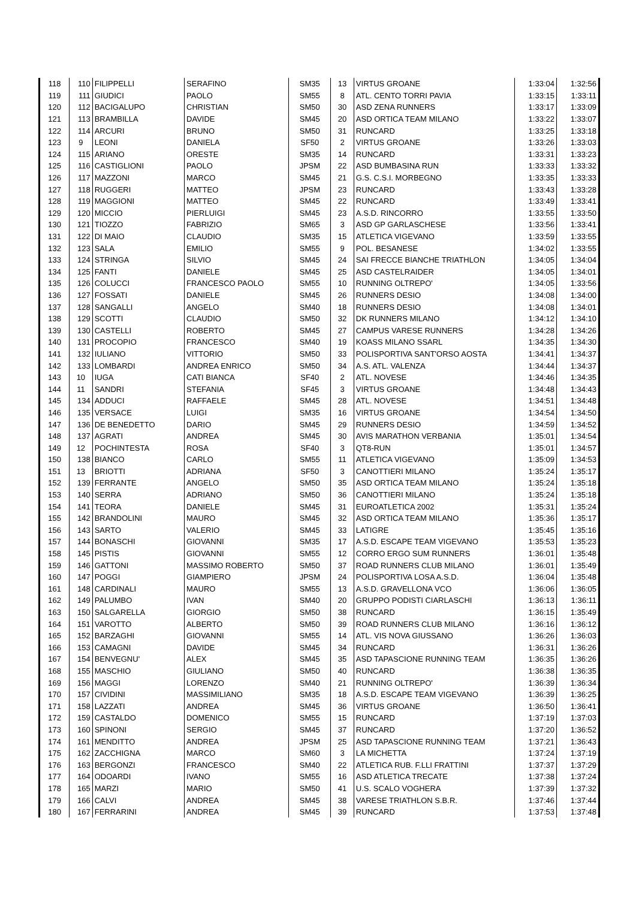| 118 | 110 | FILIPPELLI | SERAFINO | SM35 | 13 | VIRTUS GROANE | 1:33:04 | 1:32:56 |
| 119 | 111 | GIUDICI | PAOLO | SM55 | 8 | ATL. CENTO TORRI PAVIA | 1:33:15 | 1:33:11 |
| 120 | 112 | BACIGALUPO | CHRISTIAN | SM50 | 30 | ASD ZENA RUNNERS | 1:33:17 | 1:33:09 |
| 121 | 113 | BRAMBILLA | DAVIDE | SM45 | 20 | ASD ORTICA TEAM MILANO | 1:33:22 | 1:33:07 |
| 122 | 114 | ARCURI | BRUNO | SM50 | 31 | RUNCARD | 1:33:25 | 1:33:18 |
| 123 | 9 | LEONI | DANIELA | SF50 | 2 | VIRTUS GROANE | 1:33:26 | 1:33:03 |
| 124 | 115 | ARIANO | ORESTE | SM35 | 14 | RUNCARD | 1:33:31 | 1:33:23 |
| 125 | 116 | CASTIGLIONI | PAOLO | JPSM | 22 | ASD BUMBASINA RUN | 1:33:33 | 1:33:32 |
| 126 | 117 | MAZZONI | MARCO | SM45 | 21 | G.S. C.S.I. MORBEGNO | 1:33:35 | 1:33:33 |
| 127 | 118 | RUGGERI | MATTEO | JPSM | 23 | RUNCARD | 1:33:43 | 1:33:28 |
| 128 | 119 | MAGGIONI | MATTEO | SM45 | 22 | RUNCARD | 1:33:49 | 1:33:41 |
| 129 | 120 | MICCIO | PIERLUIGI | SM45 | 23 | A.S.D. RINCORRO | 1:33:55 | 1:33:50 |
| 130 | 121 | TIOZZO | FABRIZIO | SM65 | 3 | ASD GP GARLASCHESE | 1:33:56 | 1:33:41 |
| 131 | 122 | DI MAIO | CLAUDIO | SM35 | 15 | ATLETICA VIGEVANO | 1:33:59 | 1:33:55 |
| 132 | 123 | SALA | EMILIO | SM55 | 9 | POL. BESANESE | 1:34:02 | 1:33:55 |
| 133 | 124 | STRINGA | SILVIO | SM45 | 24 | SAI FRECCE BIANCHE TRIATHLON | 1:34:05 | 1:34:04 |
| 134 | 125 | FANTI | DANIELE | SM45 | 25 | ASD CASTELRAIDER | 1:34:05 | 1:34:01 |
| 135 | 126 | COLUCCI | FRANCESCO PAOLO | SM55 | 10 | RUNNING OLTREPO' | 1:34:05 | 1:33:56 |
| 136 | 127 | FOSSATI | DANIELE | SM45 | 26 | RUNNERS DESIO | 1:34:08 | 1:34:00 |
| 137 | 128 | SANGALLI | ANGELO | SM40 | 18 | RUNNERS DESIO | 1:34:08 | 1:34:01 |
| 138 | 129 | SCOTTI | CLAUDIO | SM50 | 32 | DK RUNNERS MILANO | 1:34:12 | 1:34:10 |
| 139 | 130 | CASTELLI | ROBERTO | SM45 | 27 | CAMPUS VARESE RUNNERS | 1:34:28 | 1:34:26 |
| 140 | 131 | PROCOPIO | FRANCESCO | SM40 | 19 | KOASS MILANO SSARL | 1:34:35 | 1:34:30 |
| 141 | 132 | IULIANO | VITTORIO | SM50 | 33 | POLISPORTIVA SANT'ORSO AOSTA | 1:34:41 | 1:34:37 |
| 142 | 133 | LOMBARDI | ANDREA ENRICO | SM50 | 34 | A.S. ATL. VALENZA | 1:34:44 | 1:34:37 |
| 143 | 10 | IUGA | CATI BIANCA | SF40 | 2 | ATL. NOVESE | 1:34:46 | 1:34:35 |
| 144 | 11 | SANDRI | STEFANIA | SF45 | 3 | VIRTUS GROANE | 1:34:48 | 1:34:43 |
| 145 | 134 | ADDUCI | RAFFAELE | SM45 | 28 | ATL. NOVESE | 1:34:51 | 1:34:48 |
| 146 | 135 | VERSACE | LUIGI | SM35 | 16 | VIRTUS GROANE | 1:34:54 | 1:34:50 |
| 147 | 136 | DE BENEDETTO | DARIO | SM45 | 29 | RUNNERS DESIO | 1:34:59 | 1:34:52 |
| 148 | 137 | AGRATI | ANDREA | SM45 | 30 | AVIS MARATHON VERBANIA | 1:35:01 | 1:34:54 |
| 149 | 12 | POCHINTESTA | ROSA | SF40 | 3 | QT8-RUN | 1:35:01 | 1:34:57 |
| 150 | 138 | BIANCO | CARLO | SM55 | 11 | ATLETICA VIGEVANO | 1:35:09 | 1:34:53 |
| 151 | 13 | BRIOTTI | ADRIANA | SF50 | 3 | CANOTTIERI MILANO | 1:35:24 | 1:35:17 |
| 152 | 139 | FERRANTE | ANGELO | SM50 | 35 | ASD ORTICA TEAM MILANO | 1:35:24 | 1:35:18 |
| 153 | 140 | SERRA | ADRIANO | SM50 | 36 | CANOTTIERI MILANO | 1:35:24 | 1:35:18 |
| 154 | 141 | TEORA | DANIELE | SM45 | 31 | EUROATLETICA 2002 | 1:35:31 | 1:35:24 |
| 155 | 142 | BRANDOLINI | MAURO | SM45 | 32 | ASD ORTICA TEAM MILANO | 1:35:36 | 1:35:17 |
| 156 | 143 | SARTO | VALERIO | SM45 | 33 | LATIGRE | 1:35:45 | 1:35:16 |
| 157 | 144 | BONASCHI | GIOVANNI | SM35 | 17 | A.S.D. ESCAPE TEAM VIGEVANO | 1:35:53 | 1:35:23 |
| 158 | 145 | PISTIS | GIOVANNI | SM55 | 12 | CORRO ERGO SUM RUNNERS | 1:36:01 | 1:35:48 |
| 159 | 146 | GATTONI | MASSIMO ROBERTO | SM50 | 37 | ROAD RUNNERS CLUB MILANO | 1:36:01 | 1:35:49 |
| 160 | 147 | POGGI | GIAMPIERO | JPSM | 24 | POLISPORTIVA LOSA A.S.D. | 1:36:04 | 1:35:48 |
| 161 | 148 | CARDINALI | MAURO | SM55 | 13 | A.S.D. GRAVELLONA VCO | 1:36:06 | 1:36:05 |
| 162 | 149 | PALUMBO | IVAN | SM40 | 20 | GRUPPO PODISTI CIARLASCHI | 1:36:13 | 1:36:11 |
| 163 | 150 | SALGARELLA | GIORGIO | SM50 | 38 | RUNCARD | 1:36:15 | 1:35:49 |
| 164 | 151 | VAROTTO | ALBERTO | SM50 | 39 | ROAD RUNNERS CLUB MILANO | 1:36:16 | 1:36:12 |
| 165 | 152 | BARZAGHI | GIOVANNI | SM55 | 14 | ATL. VIS NOVA GIUSSANO | 1:36:26 | 1:36:03 |
| 166 | 153 | CAMAGNI | DAVIDE | SM45 | 34 | RUNCARD | 1:36:31 | 1:36:26 |
| 167 | 154 | BENVEGNU' | ALEX | SM45 | 35 | ASD TAPASCIONE RUNNING TEAM | 1:36:35 | 1:36:26 |
| 168 | 155 | MASCHIO | GIULIANO | SM50 | 40 | RUNCARD | 1:36:38 | 1:36:35 |
| 169 | 156 | MAGGI | LORENZO | SM40 | 21 | RUNNING OLTREPO' | 1:36:39 | 1:36:34 |
| 170 | 157 | CIVIDINI | MASSIMILIANO | SM35 | 18 | A.S.D. ESCAPE TEAM VIGEVANO | 1:36:39 | 1:36:25 |
| 171 | 158 | LAZZATI | ANDREA | SM45 | 36 | VIRTUS GROANE | 1:36:50 | 1:36:41 |
| 172 | 159 | CASTALDO | DOMENICO | SM55 | 15 | RUNCARD | 1:37:19 | 1:37:03 |
| 173 | 160 | SPINONI | SERGIO | SM45 | 37 | RUNCARD | 1:37:20 | 1:36:52 |
| 174 | 161 | MENDITTO | ANDREA | JPSM | 25 | ASD TAPASCIONE RUNNING TEAM | 1:37:21 | 1:36:43 |
| 175 | 162 | ZACCHIGNA | MARCO | SM60 | 3 | LA MICHETTA | 1:37:24 | 1:37:19 |
| 176 | 163 | BERGONZI | FRANCESCO | SM40 | 22 | ATLETICA RUB. F.LLI FRATTINI | 1:37:37 | 1:37:29 |
| 177 | 164 | ODOARDI | IVANO | SM55 | 16 | ASD ATLETICA TRECATE | 1:37:38 | 1:37:24 |
| 178 | 165 | MARZI | MARIO | SM50 | 41 | U.S. SCALO VOGHERA | 1:37:39 | 1:37:32 |
| 179 | 166 | CALVI | ANDREA | SM45 | 38 | VARESE TRIATHLON S.B.R. | 1:37:46 | 1:37:44 |
| 180 | 167 | FERRARINI | ANDREA | SM45 | 39 | RUNCARD | 1:37:53 | 1:37:48 |